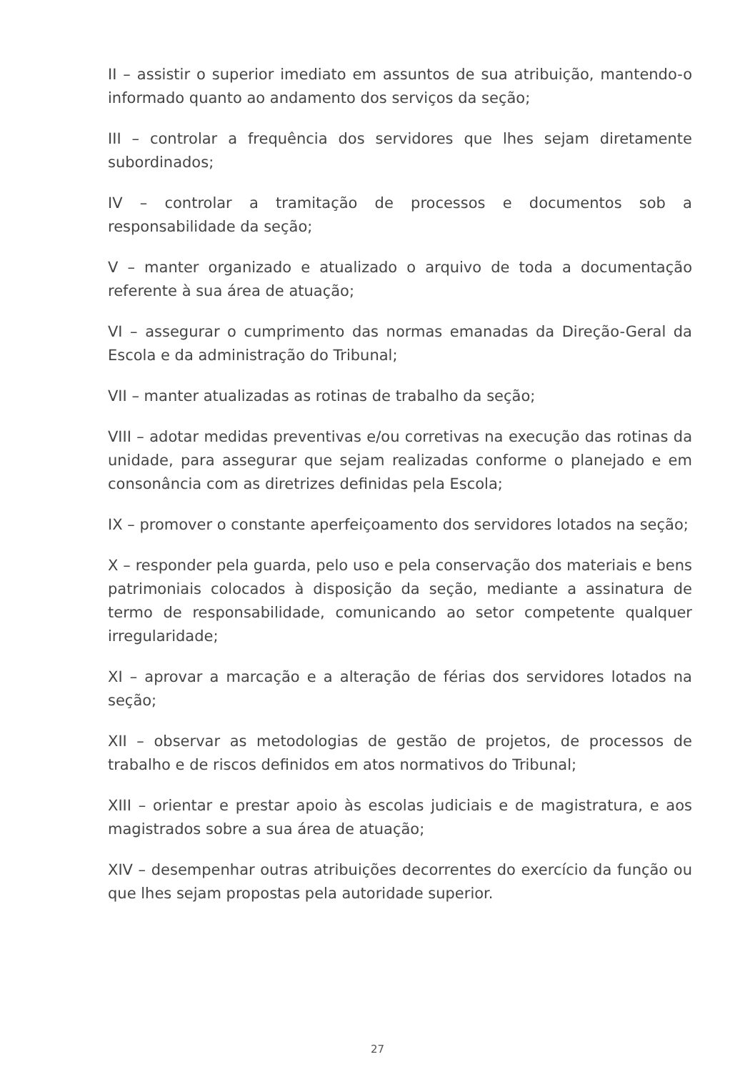II – assistir o superior imediato em assuntos de sua atribuição, mantendo-o informado quanto ao andamento dos serviços da seção;
III – controlar a frequência dos servidores que lhes sejam diretamente subordinados;
IV – controlar a tramitação de processos e documentos sob a responsabilidade da seção;
V – manter organizado e atualizado o arquivo de toda a documentação referente à sua área de atuação;
VI – assegurar o cumprimento das normas emanadas da Direção-Geral da Escola e da administração do Tribunal;
VII – manter atualizadas as rotinas de trabalho da seção;
VIII – adotar medidas preventivas e/ou corretivas na execução das rotinas da unidade, para assegurar que sejam realizadas conforme o planejado e em consonância com as diretrizes definidas pela Escola;
IX – promover o constante aperfeiçoamento dos servidores lotados na seção;
X – responder pela guarda, pelo uso e pela conservação dos materiais e bens patrimoniais colocados à disposição da seção, mediante a assinatura de termo de responsabilidade, comunicando ao setor competente qualquer irregularidade;
XI – aprovar a marcação e a alteração de férias dos servidores lotados na seção;
XII – observar as metodologias de gestão de projetos, de processos de trabalho e de riscos definidos em atos normativos do Tribunal;
XIII – orientar e prestar apoio às escolas judiciais e de magistratura, e aos magistrados sobre a sua área de atuação;
XIV – desempenhar outras atribuições decorrentes do exercício da função ou que lhes sejam propostas pela autoridade superior.
27